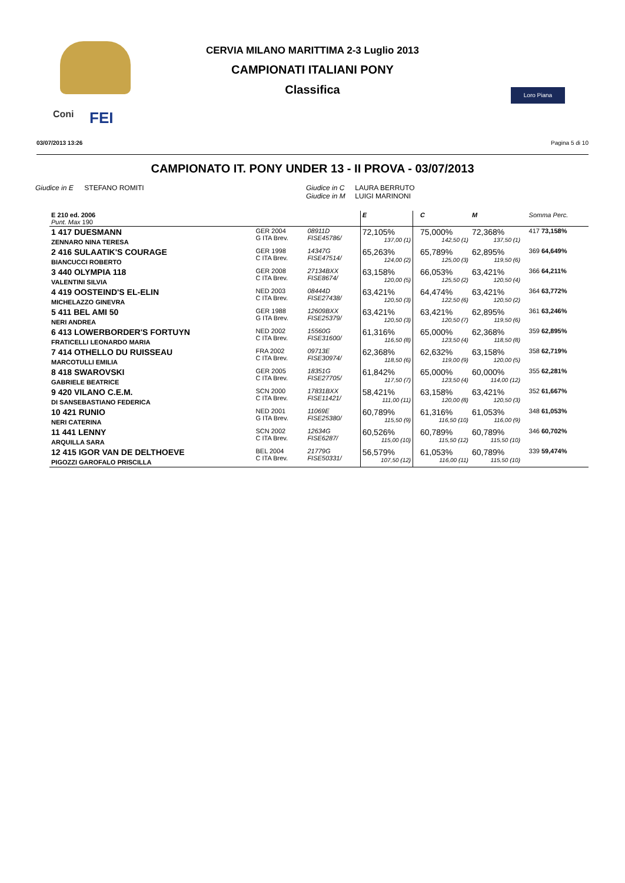Coni FEI
CERVIA MILANO MARITTIMA 2-3 Luglio 2013
CAMPIONATI ITALIANI PONY
Classifica
Loro Piana
03/07/2013 13:26 Pagina 5 di 10
CAMPIONATO IT. PONY UNDER 13 - II PROVA - 03/07/2013
Giudice in E STEFANO ROMITI Giudice in C LAURA BERRUTO
Giudice in M LUIGI MARINONI
| E 210 ed. 2006 Punt. Max 190 | | | E | | C | M | | Somma Perc. |
| 1 417 DUESMANN ZENNARO NINA TERESA | GER 2004 G ITA Brev. | 08911D FISE45786/ | 72,105% 137,00 (1) | | 75,000% 142,50 (1) | 72,368% 137,50 (1) | | 417 73,158% |
| 2 416 SULAATIK'S COURAGE BIANCUCCI ROBERTO | GER 1998 C ITA Brev. | 14347G FISE47514/ | 65,263% 124,00 (2) | | 65,789% 125,00 (3) | 62,895% 119,50 (6) | | 369 64,649% |
| 3 440 OLYMPIA 118 VALENTINI SILVIA | GER 2008 C ITA Brev. | 27134BXX FISE8674/ | 63,158% 120,00 (5) | | 66,053% 125,50 (2) | 63,421% 120,50 (4) | | 366 64,211% |
| 4 419 OOSTEIND'S EL-ELIN MICHELAZZO GINEVRA | NED 2003 C ITA Brev. | 08444D FISE27438/ | 63,421% 120,50 (3) | | 64,474% 122,50 (6) | 63,421% 120,50 (2) | | 364 63,772% |
| 5 411 BEL AMI 50 NERI ANDREA | GER 1988 G ITA Brev. | 12609BXX FISE25379/ | 63,421% 120,50 (3) | | 63,421% 120,50 (7) | 62,895% 119,50 (6) | | 361 63,246% |
| 6 413 LOWERBORDER'S FORTUYN FRATICELLI LEONARDO MARIA | NED 2002 C ITA Brev. | 15560G FISE31600/ | 61,316% 116,50 (8) | | 65,000% 123,50 (4) | 62,368% 118,50 (8) | | 359 62,895% |
| 7 414 OTHELLO DU RUISSEAU MARCOTULLI EMILIA | FRA 2002 C ITA Brev. | 09713E FISE30974/ | 62,368% 118,50 (6) | | 62,632% 119,00 (9) | 63,158% 120,00 (5) | | 358 62,719% |
| 8 418 SWAROVSKI GABRIELE BEATRICE | GER 2005 C ITA Brev. | 18351G FISE27705/ | 61,842% 117,50 (7) | | 65,000% 123,50 (4) | 60,000% 114,00 (12) | | 355 62,281% |
| 9 420 VILANO C.E.M. DI SANSEBASTIANO FEDERICA | SCN 2000 C ITA Brev. | 17831BXX FISE11421/ | 58,421% 111,00 (11) | | 63,158% 120,00 (8) | 63,421% 120,50 (3) | | 352 61,667% |
| 10 421 RUNIO NERI CATERINA | NED 2001 G ITA Brev. | 11069E FISE25380/ | 60,789% 115,50 (9) | | 61,316% 116,50 (10) | 61,053% 116,00 (9) | | 348 61,053% |
| 11 441 LENNY ARQUILLA SARA | SCN 2002 C ITA Brev. | 12634G FISE6287/ | 60,526% 115,00 (10) | | 60,789% 115,50 (12) | 60,789% 115,50 (10) | | 346 60,702% |
| 12 415 IGOR VAN DE DELTHOEVE PIGOZZI GAROFALO PRISCILLA | BEL 2004 C ITA Brev. | 21779G FISE50331/ | 56,579% 107,50 (12) | | 61,053% 116,00 (11) | 60,789% 115,50 (10) | | 339 59,474% |